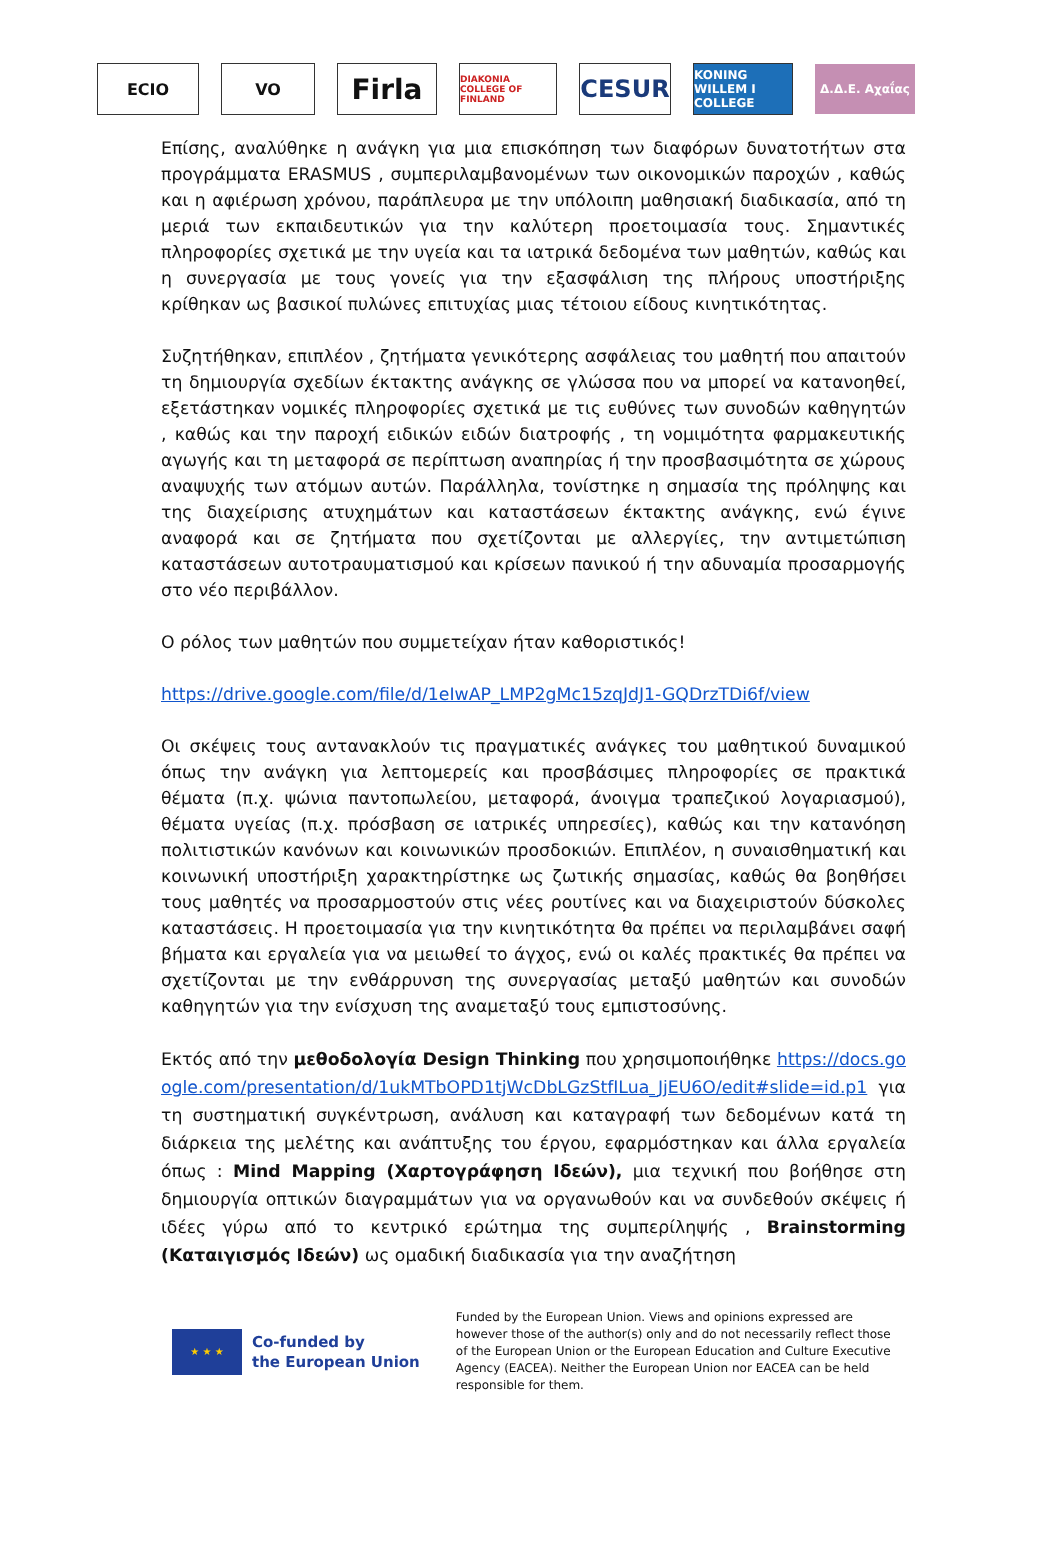ECIO VO
Firla
DIAKONIA COLLEGE OF FINLAND
CESUR
KONING WILLEM I COLLEGE
Δ.Δ.Ε. Αχαΐας
Επίσης, αναλύθηκε η ανάγκη για μια επισκόπηση των διαφόρων δυνατοτήτων στα προγράμματα ERASMUS , συμπεριλαμβανομένων των οικονομικών παροχών , καθώς και η αφιέρωση χρόνου, παράπλευρα με την υπόλοιπη μαθησιακή διαδικασία, από τη μεριά των εκπαιδευτικών για την καλύτερη προετοιμασία τους. Σημαντικές πληροφορίες σχετικά με την υγεία και τα ιατρικά δεδομένα των μαθητών, καθώς και η συνεργασία με τους γονείς για την εξασφάλιση της πλήρους υποστήριξης κρίθηκαν ως βασικοί πυλώνες επιτυχίας μιας τέτοιου είδους κινητικότητας.
Συζητήθηκαν, επιπλέον , ζητήματα γενικότερης ασφάλειας του μαθητή που απαιτούν τη δημιουργία σχεδίων έκτακτης ανάγκης σε γλώσσα που να μπορεί να κατανοηθεί, εξετάστηκαν νομικές πληροφορίες σχετικά με τις ευθύνες των συνοδών καθηγητών , καθώς και την παροχή ειδικών ειδών διατροφής , τη νομιμότητα φαρμακευτικής αγωγής και τη μεταφορά σε περίπτωση αναπηρίας ή την προσβασιμότητα σε χώρους αναψυχής των ατόμων αυτών. Παράλληλα, τονίστηκε η σημασία της πρόληψης και της διαχείρισης ατυχημάτων και καταστάσεων έκτακτης ανάγκης, ενώ έγινε αναφορά και σε ζητήματα που σχετίζονται με αλλεργίες, την αντιμετώπιση καταστάσεων αυτοτραυματισμού και κρίσεων πανικού ή την αδυναμία προσαρμογής στο νέο περιβάλλον.
Ο ρόλος των μαθητών που συμμετείχαν ήταν καθοριστικός!
https://drive.google.com/file/d/1eIwAP_LMP2gMc15zqJdJ1-GQDrzTDi6f/view
Οι σκέψεις τους αντανακλούν τις πραγματικές ανάγκες του μαθητικού δυναμικού όπως την ανάγκη για λεπτομερείς και προσβάσιμες πληροφορίες σε πρακτικά θέματα (π.χ. ψώνια παντοπωλείου, μεταφορά, άνοιγμα τραπεζικού λογαριασμού), θέματα υγείας (π.χ. πρόσβαση σε ιατρικές υπηρεσίες), καθώς και την κατανόηση πολιτιστικών κανόνων και κοινωνικών προσδοκιών. Επιπλέον, η συναισθηματική και κοινωνική υποστήριξη χαρακτηρίστηκε ως ζωτικής σημασίας, καθώς θα βοηθήσει τους μαθητές να προσαρμοστούν στις νέες ρουτίνες και να διαχειριστούν δύσκολες καταστάσεις. Η προετοιμασία για την κινητικότητα θα πρέπει να περιλαμβάνει σαφή βήματα και εργαλεία για να μειωθεί το άγχος, ενώ οι καλές πρακτικές θα πρέπει να σχετίζονται με την ενθάρρυνση της συνεργασίας μεταξύ μαθητών και συνοδών καθηγητών για την ενίσχυση της αναμεταξύ τους εμπιστοσύνης.
Εκτός από την μεθοδολογία Design Thinking που χρησιμοποιήθηκε https://docs.google.com/presentation/d/1ukMTbOPD1tjWcDbLGzStfILua_JjEU6O/edit#slide=id.p1 για τη συστηματική συγκέντρωση, ανάλυση και καταγραφή των δεδομένων κατά τη διάρκεια της μελέτης και ανάπτυξης του έργου, εφαρμόστηκαν και άλλα εργαλεία όπως : Mind Mapping (Χαρτογράφηση Ιδεών), μια τεχνική που βοήθησε στη δημιουργία οπτικών διαγραμμάτων για να οργανωθούν και να συνδεθούν σκέψεις ή ιδέες γύρω από το κεντρικό ερώτημα της συμπερίληψής , Brainstorming (Καταιγισμός Ιδεών) ως ομαδική διαδικασία για την αναζήτηση
★ ★ ★
Co-funded by
the European Union
Funded by the European Union. Views and opinions expressed are however those of the author(s) only and do not necessarily reflect those of the European Union or the European Education and Culture Executive Agency (EACEA). Neither the European Union nor EACEA can be held responsible for them.